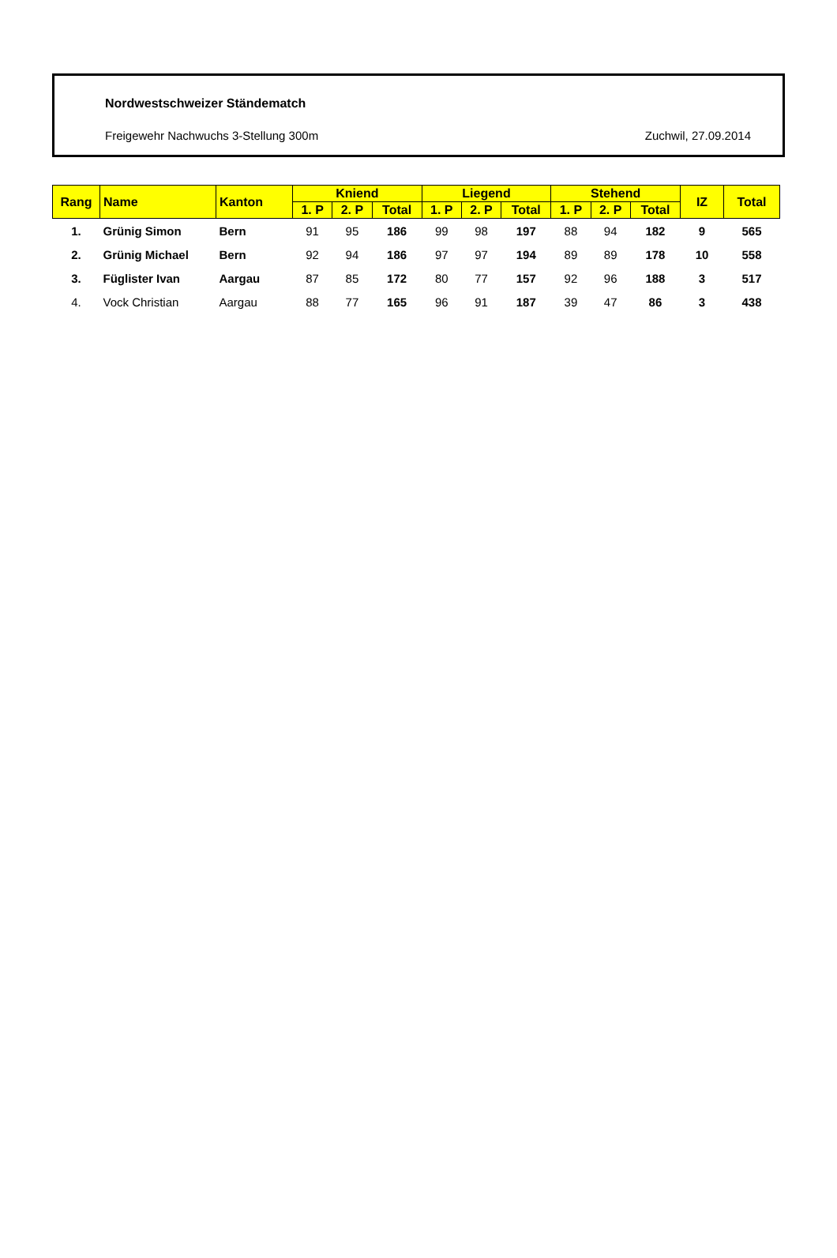Nordwestschweizer Ständematch
Freigewehr Nachwuchs 3-Stellung 300m
Zuchwil, 27.09.2014
| Rang | Name | Kanton | Kniend | | | Liegend | | | Stehend | | | IZ | Total |
| --- | --- | --- | --- | --- | --- | --- | --- | --- | --- | --- | --- | --- | --- |
| | | | 1. P | 2. P | Total | 1. P | 2. P | Total | 1. P | 2. P | Total | | |
| 1. | Grünig Simon | Bern | 91 | 95 | 186 | 99 | 98 | 197 | 88 | 94 | 182 | 9 | 565 |
| 2. | Grünig Michael | Bern | 92 | 94 | 186 | 97 | 97 | 194 | 89 | 89 | 178 | 10 | 558 |
| 3. | Füglister Ivan | Aargau | 87 | 85 | 172 | 80 | 77 | 157 | 92 | 96 | 188 | 3 | 517 |
| 4. | Vock Christian | Aargau | 88 | 77 | 165 | 96 | 91 | 187 | 39 | 47 | 86 | 3 | 438 |